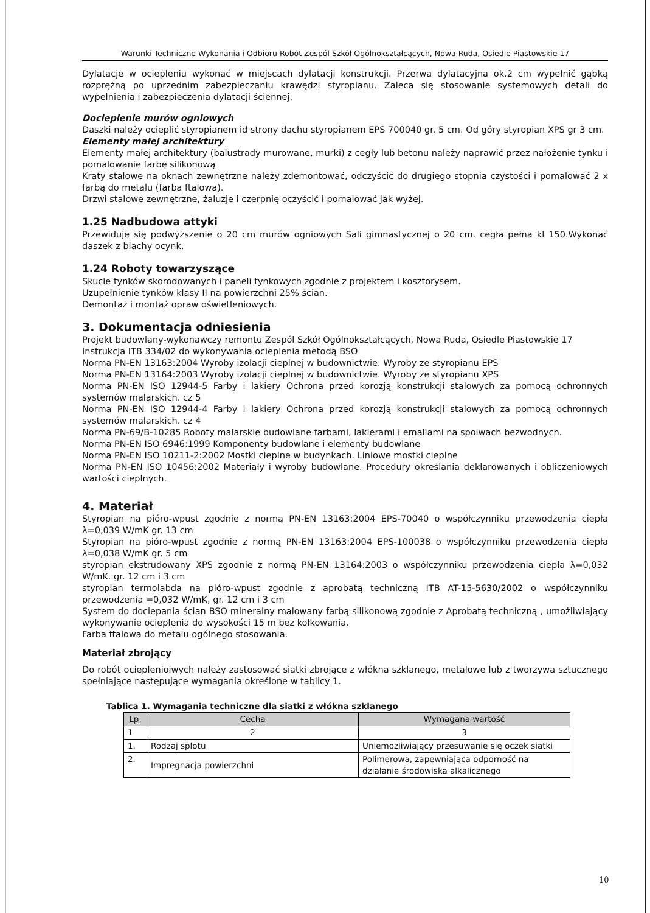Warunki Techniczne Wykonania i Odbioru Robót Zespól Szkół Ogólnokształcących, Nowa Ruda, Osiedle Piastowskie 17
Dylatacje w ociepleniu wykonać w miejscach dylatacji konstrukcji. Przerwa dylatacyjna ok.2 cm wypełnić gąbką rozprężną po uprzednim zabezpieczaniu krawędzi styropianu. Zaleca się stosowanie systemowych detali do wypełnienia i zabezpieczenia dylatacji ściennej.
Docieplenie murów ogniowych
Daszki należy ocieplić styropianem id strony dachu styropianem EPS 700040 gr. 5 cm. Od góry styropian XPS gr 3 cm.
Elementy małej architektury
Elementy małej architektury (balustrady murowane, murki) z cegły lub betonu należy naprawić przez nałożenie tynku i pomalowanie farbę silikonową
Kraty stalowe na oknach zewnętrzne należy zdemontować, odczyścić do drugiego stopnia czystości i pomalować 2 x farbą do metalu (farba ftalowa).
Drzwi stalowe zewnętrzne, żaluzje i czerpnię oczyścić i pomalować jak wyżej.
1.25 Nadbudowa attyki
Przewiduje się podwyższenie o 20 cm murów ogniowych Sali gimnastycznej o 20 cm. cegła pełna kl 150.Wykonać daszek z blachy ocynk.
1.24 Roboty towarzyszące
Skucie tynków skorodowanych i paneli tynkowych zgodnie z projektem i kosztorysem.
Uzupełnienie tynków klasy II na powierzchni 25% ścian.
Demontaż i montaż opraw oświetleniowych.
3. Dokumentacja odniesienia
Projekt budowlany-wykonawczy remontu Zespól Szkół Ogólnokształcących, Nowa Ruda, Osiedle Piastowskie 17
Instrukcja ITB 334/02 do wykonywania ocieplenia metodą BSO
Norma PN-EN 13163:2004 Wyroby izolacji cieplnej w budownictwie. Wyroby ze styropianu EPS
Norma PN-EN 13164:2003 Wyroby izolacji cieplnej w budownictwie. Wyroby ze styropianu XPS
Norma PN-EN ISO 12944-5 Farby i lakiery Ochrona przed korozją konstrukcji stalowych za pomocą ochronnych systemów malarskich. cz 5
Norma PN-EN ISO 12944-4 Farby i lakiery Ochrona przed korozją konstrukcji stalowych za pomocą ochronnych systemów malarskich. cz 4
Norma PN-69/B-10285 Roboty malarskie budowlane farbami, lakierami i emaliami na spoiwach bezwodnych.
Norma PN-EN ISO 6946:1999 Komponenty budowlane i elementy budowlane
Norma PN-EN ISO 10211-2:2002 Mostki cieplne w budynkach. Liniowe mostki cieplne
Norma PN-EN ISO 10456:2002 Materiały i wyroby budowlane. Procedury określania deklarowanych i obliczeniowych wartości cieplnych.
4. Materiał
Styropian na pióro-wpust zgodnie z normą PN-EN 13163:2004 EPS-70040 o współczynniku przewodzenia ciepła λ=0,039 W/mK gr. 13 cm
Styropian na pióro-wpust zgodnie z normą PN-EN 13163:2004 EPS-100038 o współczynniku przewodzenia ciepła λ=0,038 W/mK gr. 5 cm
styropian ekstrudowany XPS zgodnie z normą PN-EN 13164:2003 o współczynniku przewodzenia ciepła λ=0,032 W/mK. gr. 12 cm i 3 cm
styropian termolabda na pióro-wpust zgodnie z aprobatą techniczną ITB AT-15-5630/2002 o współczynniku przewodzenia =0,032 W/mK, gr. 12 cm i 3 cm
System do dociepania ścian BSO mineralny malowany farbą silikonową zgodnie z Aprobatą techniczną , umożliwiający wykonywanie ocieplenia do wysokości 15 m bez kołkowania.
Farba ftalowa do metalu ogólnego stosowania.
Materiał zbrojący
Do robót ocieplenioiwych należy zastosować siatki zbrojące z włókna szklanego, metalowe lub z tworzywa sztucznego spełniające następujące wymagania określone w tablicy 1.
Tablica 1. Wymagania techniczne dla siatki z włókna szklanego
| Lp. | Cecha | Wymagana wartość |
| --- | --- | --- |
| 1 | 2 | 3 |
| 1. | Rodzaj splotu | Uniemożliwiający przesuwanie się oczek siatki |
| 2. | Impregnacja powierzchni | Polimerowa, zapewniająca odporność na działanie środowiska alkalicznego |
10